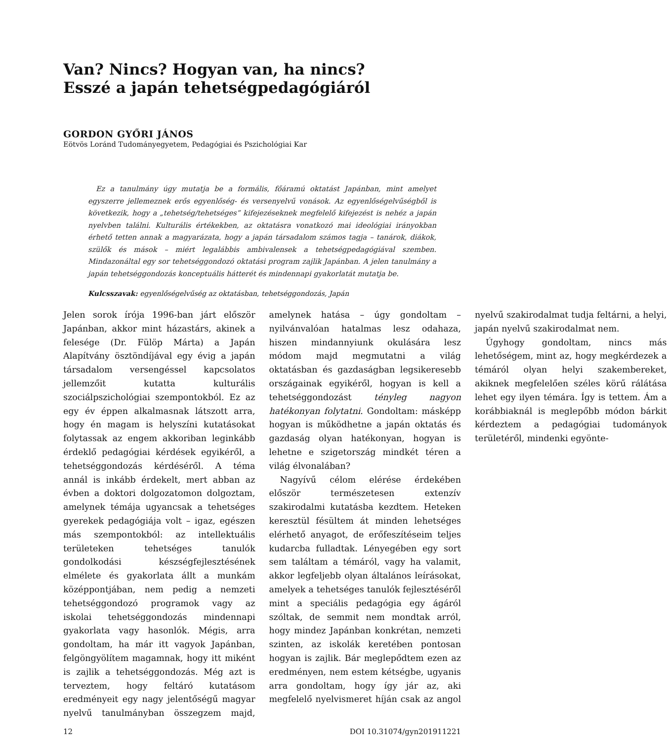Van? Nincs? Hogyan van, ha nincs?
Esszé a japán tehetségpedagógiáról
GORDON GYŐRI JÁNOS
Eötvös Loránd Tudományegyetem, Pedagógiai és Pszichológiai Kar
Ez a tanulmány úgy mutatja be a formális, főáramú oktatást Japánban, mint amelyet egyszerre jellemeznek erős egyenlőség- és versenyelvű vonások. Az egyenlőségelvűségből is következik, hogy a „tehetség/tehetséges” kifejezéseknek megfelelő kifejezést is nehéz a japán nyelvben találni. Kulturális értékekben, az oktatásra vonatkozó mai ideológiai irányokban érhető tetten annak a magyarázata, hogy a japán társadalom számos tagja – tanárok, diákok, szülők és mások – miért legalábbis ambivalensek a tehetségpedagógiával szemben. Mindazonáltal egy sor tehetséggondozó oktatási program zajlik Japánban. A jelen tanulmány a japán tehetséggondozás konceptuális hátterét és mindennapi gyakorlatát mutatja be.
Kulcsszavak: egyenlőségelvűség az oktatásban, tehetséggondozás, Japán
Jelen sorok írója 1996-ban járt először Japánban, akkor mint házastárs, akinek a felesége (Dr. Fülöp Márta) a Japán Alapítvány ösztöndíjával egy évig a japán társadalom versengéssel kapcsolatos jellemzőit kutatta kulturális szociálpszichológiai szempontokból. Ez az egy év éppen alkalmasnak látszott arra, hogy én magam is helyszíni kutatásokat folytassak az engem akkoriban leginkább érdeklő pedagógiai kérdések egyikéről, a tehetséggondozás kérdéséről. A téma annál is inkább érdekelt, mert abban az évben a doktori dolgozatomon dolgoztam, amelynek témája ugyancsak a tehetséges gyerekek pedagógiája volt – igaz, egészen más szempontokból: az intellektuális területeken tehetséges tanulók gondolkodási készségfejlesztésének elmélete és gyakorlata állt a munkám középpontjában, nem pedig a nemzeti tehetséggondozó programok vagy az iskolai tehetséggondozás mindennapi gyakorlata vagy hasonlók. Mégis, arra gondoltam, ha már itt vagyok Japánban, felgöngyölítem magamnak, hogy itt miként is zajlik a tehetséggondozás. Még azt is terveztem, hogy feltáró kutatásom eredményeit egy nagy jelentőségű magyar nyelvű tanulmányban összegzem majd, amelynek hatása – úgy gondoltam – nyilvánvalóan hatalmas lesz odahaza, hiszen mindannyiunk okulására lesz módom majd megmutatni a világ oktatásban és gazdaságban legsikeresebb országainak egyikéről, hogyan is kell a tehetséggondozást tényleg nagyon hatékonyan folytatni. Gondoltam: másképp hogyan is működhetne a japán oktatás és gazdaság olyan hatékonyan, hogyan is lehetne e szigetország mindkét téren a világ élvonalában?
Nagyívű célom elérése érdekében először természetesen extenzív szakirodalmi kutatásba kezdtem. Heteken keresztül fésültem át minden lehetséges elérhető anyagot, de erőfeszítéseim teljes kudarcba fulladtak. Lényegében egy sort sem találtam a témáról, vagy ha valamit, akkor legfeljebb olyan általános leírásokat, amelyek a tehetséges tanulók fejlesztéséről mint a speciális pedagógia egy ágáról szóltak, de semmit nem mondtak arról, hogy mindez Japánban konkrétan, nemzeti szinten, az iskolák keretében pontosan hogyan is zajlik. Bár meglepődtem ezen az eredményen, nem estem kétségbe, ugyanis arra gondoltam, hogy így jár az, aki megfelelő nyelvismeret híján csak az angol nyelvű szakirodalmat tudja feltárni, a helyi, japán nyelvű szakirodalmat nem.
Úgyhogy gondoltam, nincs más lehetőségem, mint az, hogy megkérdezek a témáról olyan helyi szakembereket, akiknek megfelelően széles körű rálátása lehet egy ilyen témára. Így is tettem. Ám a korábbiaknál is meglepőbb módon bárkit kérdeztem a pedagógiai tudományok területéről, mindenki egyönte-
12 DOI 10.31074/gyn201911221